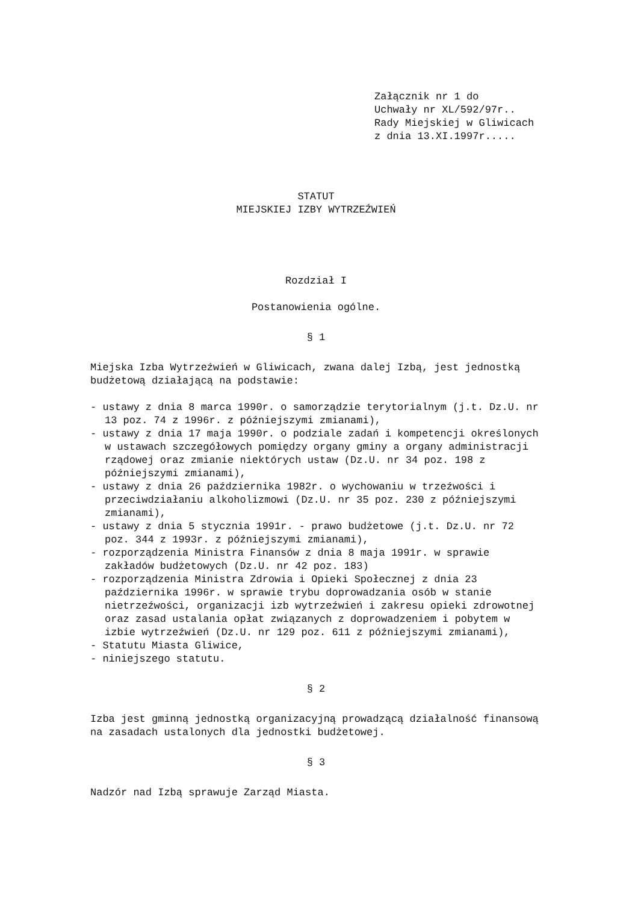Załącznik nr 1 do Uchwały nr XL/592/97r.. Rady Miejskiej w Gliwicach z dnia 13.XI.1997r.....
STATUT
MIEJSKIEJ IZBY WYTRZEŹWIEŃ
Rozdział I
Postanowienia ogólne.
§ 1
Miejska Izba Wytrzeźwień w Gliwicach, zwana dalej Izbą, jest jednostką budżetową działającą na podstawie:
- ustawy z dnia 8 marca 1990r. o samorządzie terytorialnym (j.t. Dz.U. nr 13 poz. 74 z 1996r. z późniejszymi zmianami),
- ustawy z dnia 17 maja 1990r. o podziale zadań i kompetencji określonych w ustawach szczegółowych pomiędzy organy gminy a organy administracji rządowej oraz zmianie niektórych ustaw (Dz.U. nr 34 poz. 198 z późniejszymi zmianami),
- ustawy z dnia 26 października 1982r. o wychowaniu w trzeźwości i przeciwdziałaniu alkoholizmowi (Dz.U. nr 35 poz. 230 z późniejszymi zmianami),
- ustawy z dnia 5 stycznia 1991r. - prawo budżetowe (j.t. Dz.U. nr 72 poz. 344 z 1993r. z późniejszymi zmianami),
- rozporządzenia Ministra Finansów z dnia 8 maja 1991r. w sprawie zakładów budżetowych (Dz.U. nr 42 poz. 183)
- rozporządzenia Ministra Zdrowia i Opieki Społecznej z dnia 23 października 1996r. w sprawie trybu doprowadzania osób w stanie nietrzeźwości, organizacji izb wytrzeźwień i zakresu opieki zdrowotnej oraz zasad ustalania opłat związanych z doprowadzeniem i pobytem w izbie wytrzeźwień (Dz.U. nr 129 poz. 611 z późniejszymi zmianami),
- Statutu Miasta Gliwice,
- niniejszego statutu.
§ 2
Izba jest gminną jednostką organizacyjną prowadzącą działalność finansową na zasadach ustalonych dla jednostki budżetowej.
§ 3
Nadzór nad Izbą sprawuje Zarząd Miasta.